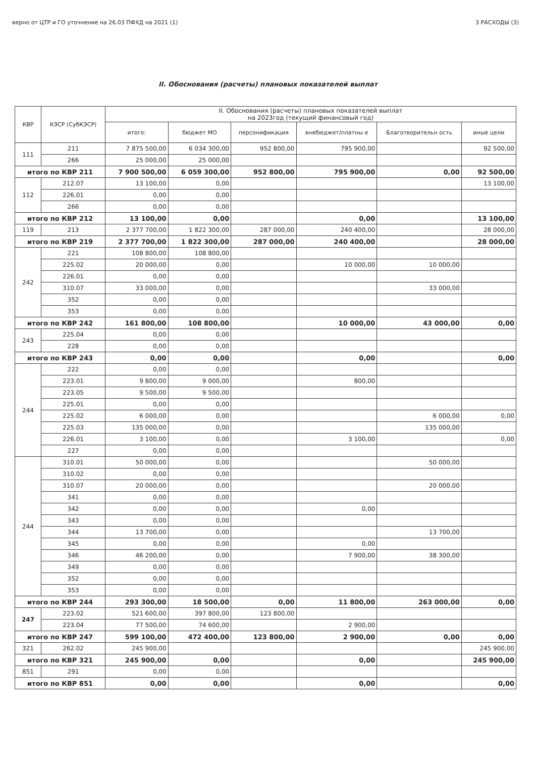верно от ЦТР и ГО уточнение на 26.03 ПФХД на 2021 (1) 3 РАСХОДЫ (3)
II. Обоснования (расчеты) плановых показателей выплат
| КВР | КЭСР (СубКЭСР) | II. Обоснования (расчеты) плановых показателей выплат на 2023год (текущий финансовый год) | | | | | |
| --- | --- | --- | --- | --- | --- | --- | --- |
| | | итого: | бюджет МО | персонификация | внебюджет/платны е | Благотворительн ость | иные цели |
| 111 | 211 | 7 875 500,00 | 6 034 300,00 | 952 800,00 | 795 900,00 | | 92 500,00 |
| | 266 | 25 000,00 | 25 000,00 | | | | |
| итого по КВР 211 | | 7 900 500,00 | 6 059 300,00 | 952 800,00 | 795 900,00 | 0,00 | 92 500,00 |
| 112 | 212.07 | 13 100,00 | 0,00 | | | | 13 100,00 |
| | 226.01 | 0,00 | 0,00 | | | | |
| | 266 | 0,00 | 0,00 | | | | |
| итого по КВР 212 | | 13 100,00 | 0,00 | | 0,00 | | 13 100,00 |
| 119 | 213 | 2 377 700,00 | 1 822 300,00 | 287 000,00 | 240 400,00 | | 28 000,00 |
| итого по КВР 219 | | 2 377 700,00 | 1 822 300,00 | 287 000,00 | 240 400,00 | | 28 000,00 |
| 242 | 221 | 108 800,00 | 108 800,00 | | | | |
| | 225.02 | 20 000,00 | 0,00 | | 10 000,00 | 10 000,00 | |
| | 226.01 | 0,00 | 0,00 | | | | |
| | 310.07 | 33 000,00 | 0,00 | | | 33 000,00 | |
| | 352 | 0,00 | 0,00 | | | | |
| | 353 | 0,00 | 0,00 | | | | |
| итого по КВР 242 | | 161 800,00 | 108 800,00 | | 10 000,00 | 43 000,00 | 0,00 |
| 243 | 225.04 | 0,00 | 0,00 | | | | |
| | 228 | 0,00 | 0,00 | | | | |
| итого по КВР 243 | | 0,00 | 0,00 | | 0,00 | | 0,00 |
| 244 | 222 | 0,00 | 0,00 | | | | |
| | 223.01 | 9 800,00 | 9 000,00 | | 800,00 | | |
| | 223.05 | 9 500,00 | 9 500,00 | | | | |
| | 225.01 | 0,00 | 0,00 | | | | |
| | 225.02 | 6 000,00 | 0,00 | | | 6 000,00 | 0,00 |
| | 225.03 | 135 000,00 | 0,00 | | | 135 000,00 | |
| | 226.01 | 3 100,00 | 0,00 | | 3 100,00 | | 0,00 |
| | 227 | 0,00 | 0,00 | | | | |
| 244 | 310.01 | 50 000,00 | 0,00 | | | 50 000,00 | |
| | 310.02 | 0,00 | 0,00 | | | | |
| | 310.07 | 20 000,00 | 0,00 | | | 20 000,00 | |
| | 341 | 0,00 | 0,00 | | | | |
| | 342 | 0,00 | 0,00 | | 0,00 | | |
| | 343 | 0,00 | 0,00 | | | | |
| | 344 | 13 700,00 | 0,00 | | | 13 700,00 | |
| | 345 | 0,00 | 0,00 | | 0,00 | | |
| | 346 | 46 200,00 | 0,00 | | 7 900,00 | 38 300,00 | |
| | 349 | 0,00 | 0,00 | | | | |
| | 352 | 0,00 | 0,00 | | | | |
| | 353 | 0,00 | 0,00 | | | | |
| итого по КВР 244 | | 293 300,00 | 18 500,00 | 0,00 | 11 800,00 | 263 000,00 | 0,00 |
| 247 | 223.02 | 521 600,00 | 397 800,00 | 123 800,00 | | | |
| | 223.04 | 77 500,00 | 74 600,00 | | 2 900,00 | | |
| итого по КВР 247 | | 599 100,00 | 472 400,00 | 123 800,00 | 2 900,00 | 0,00 | 0,00 |
| 321 | 262.02 | 245 900,00 | | | | | 245 900,00 |
| итого по КВР 321 | | 245 900,00 | 0,00 | | 0,00 | | 245 900,00 |
| 851 | 291 | 0,00 | 0,00 | | | | |
| итого по КВР 851 | | 0,00 | 0,00 | | 0,00 | | 0,00 |